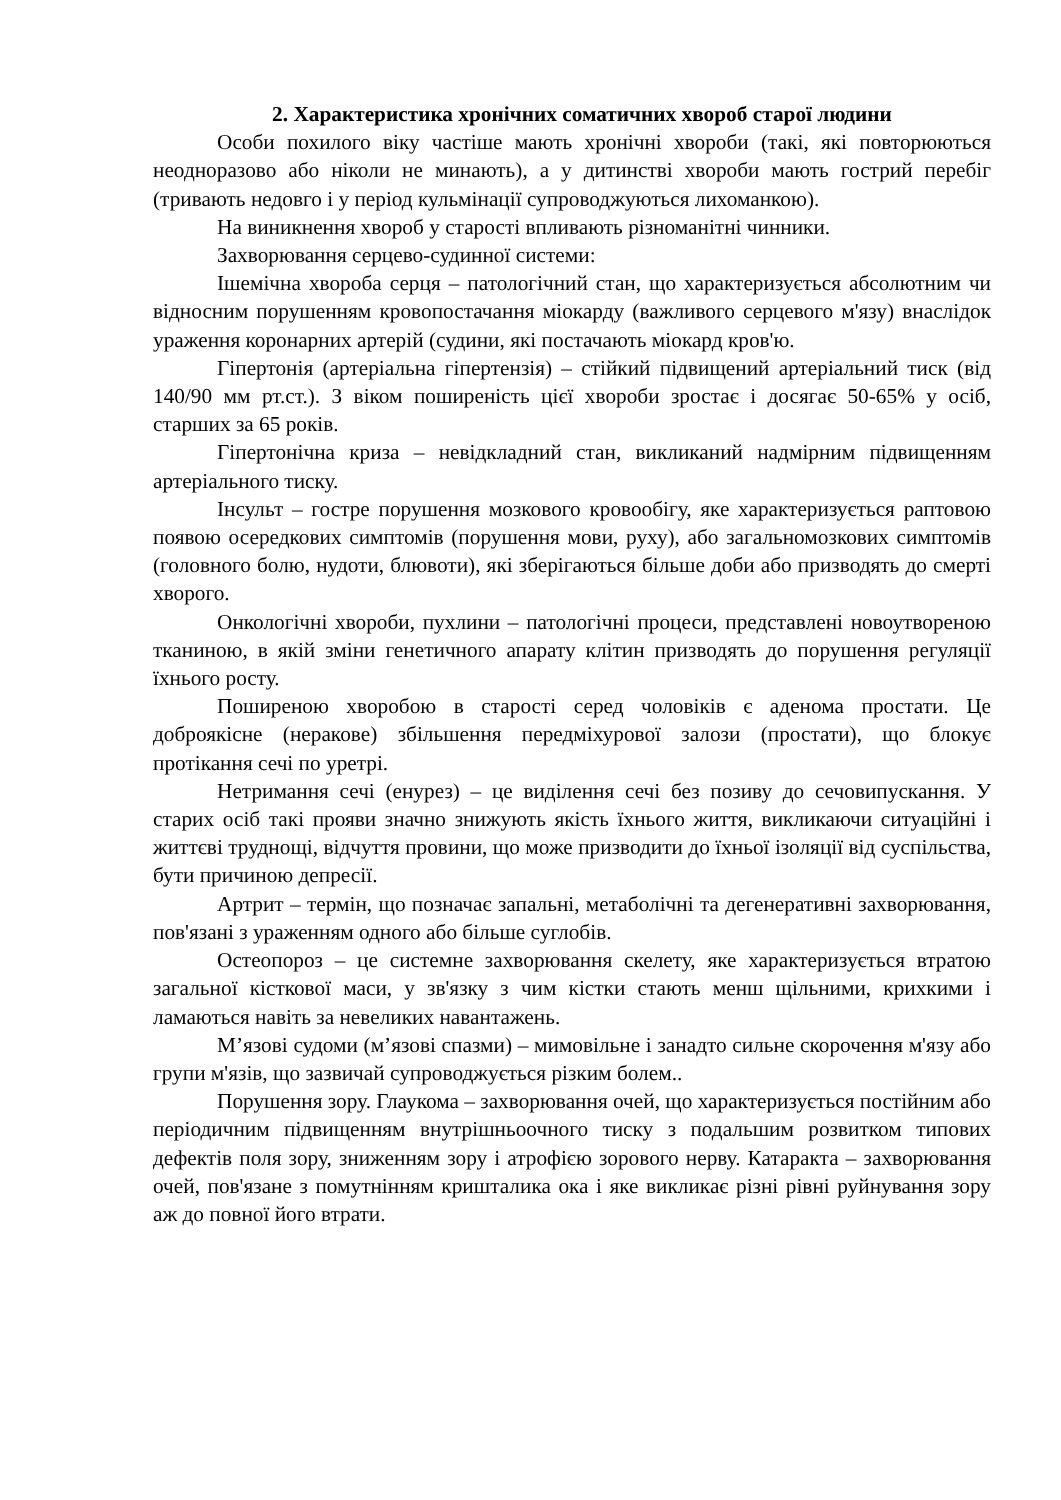2. Характеристика хронічних соматичних хвороб старої людини
Особи похилого віку частіше мають хронічні хвороби (такі, які повторюються неодноразово або ніколи не минають), а у дитинстві хвороби мають гострий перебіг (тривають недовго і у період кульмінації супроводжуються лихоманкою).
На виникнення хвороб у старості впливають різноманітні чинники.
Захворювання серцево-судинної системи:
Ішемічна хвороба серця – патологічний стан, що характеризується абсолютним чи відносним порушенням кровопостачання міокарду (важливого серцевого м'язу) внаслідок ураження коронарних артерій (судини, які постачають міокард кров'ю.
Гіпертонія (артеріальна гіпертензія) – стійкий підвищений артеріальний тиск (від 140/90 мм рт.ст.). З віком поширеність цієї хвороби зростає і досягає 50-65% у осіб, старших за 65 років.
Гіпертонічна криза – невідкладний стан, викликаний надмірним підвищенням артеріального тиску.
Інсульт – гостре порушення мозкового кровообігу, яке характеризується раптовою появою осередкових симптомів (порушення мови, руху), або загальномозкових симптомів (головного болю, нудоти, блювоти), які зберігаються більше доби або призводять до смерті хворого.
Онкологічні хвороби, пухлини – патологічні процеси, представлені новоутвореною тканиною, в якій зміни генетичного апарату клітин призводять до порушення регуляції їхнього росту.
Поширеною хворобою в старості серед чоловіків є аденома простати. Це доброякісне (нераковe) збільшення передміхурової залози (простати), що блокує протікання сечі по уретрі.
Нетримання сечі (енурез) – це виділення сечі без позиву до сечовипускання. У старих осіб такі прояви значно знижують якість їхнього життя, викликаючи ситуаційні і життєві труднощі, відчуття провини, що може призводити до їхньої ізоляції від суспільства, бути причиною депресії.
Артрит – термін, що позначає запальні, метаболічні та дегенеративні захворювання, пов'язані з ураженням одного або більше суглобів.
Остеопороз – це системне захворювання скелету, яке характеризується втратою загальної кісткової маси, у зв'язку з чим кістки стають менш щільними, крихкими і ламаються навіть за невеликих навантажень.
М’язові судоми (м’язові спазми) – мимовільне і занадто сильне скорочення м'язу або групи м'язів, що зазвичай супроводжується різким болем..
Порушення зору. Глаукома – захворювання очей, що характеризується постійним або періодичним підвищенням внутрішньоочного тиску з подальшим розвитком типових дефектів поля зору, зниженням зору і атрофією зорового нерву. Катаракта – захворювання очей, пов'язане з помутнінням кришталика ока і яке викликає різні рівні руйнування зору аж до повної його втрати.